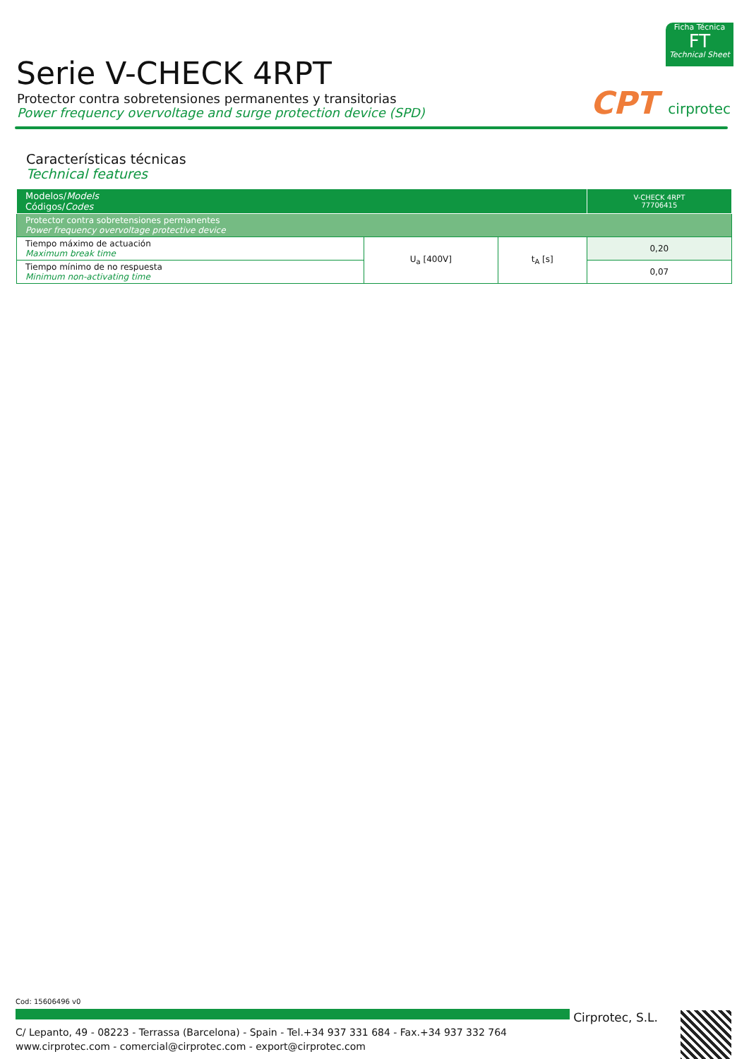Ficha Técnica
FT
Technical Sheet
CPT cirprotec
Serie V-CHECK 4RPT
Protector contra sobretensiones permanentes y transitorias
Power frequency overvoltage and surge protection device (SPD)
Características técnicas
Technical features
| Modelos/ Models Códigos/ Codes | | | V-CHECK 4RPT 77706415 |
| --- | --- | --- | --- |
| Protector contra sobretensiones permanentes Power frequency overvoltage protective device | | | |
| Tiempo máximo de actuación Maximum break time | U<sub>a</sub> [400V] | t<sub>A</sub> [s] | 0,20 |
| Tiempo mínimo de no respuesta Minimum non-activating time | | | 0,07 |
Cod: 15606496 v0
C/ Lepanto, 49 - 08223 - Terrassa (Barcelona) - Spain - Tel.+34 937 331 684 - Fax.+34 937 332 764
www.cirprotec.com - comercial@cirprotec.com - export@cirprotec.com
Cirprotec, S.L.